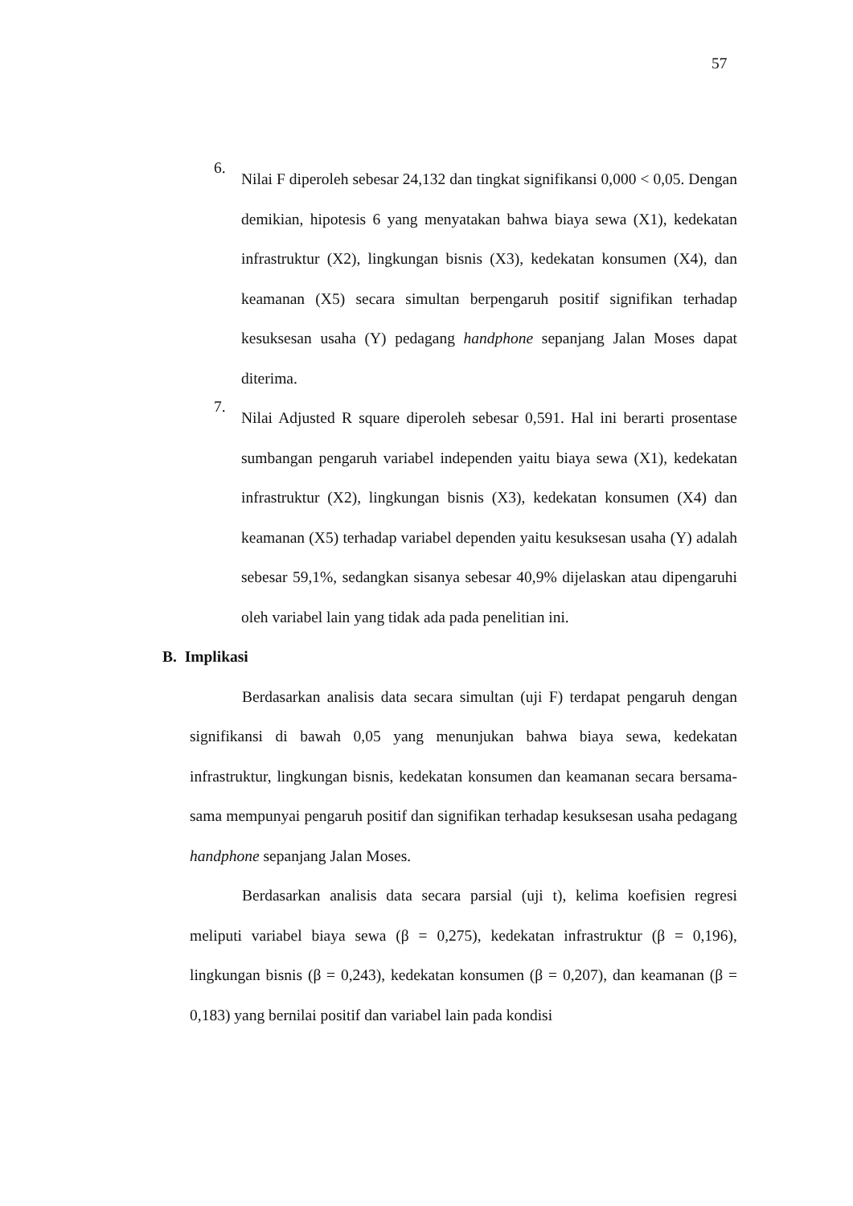57
6.
Nilai F diperoleh sebesar 24,132 dan tingkat signifikansi 0,000 < 0,05. Dengan demikian, hipotesis 6 yang menyatakan bahwa biaya sewa (X1), kedekatan infrastruktur (X2), lingkungan bisnis (X3), kedekatan konsumen (X4), dan keamanan (X5) secara simultan berpengaruh positif signifikan terhadap kesuksesan usaha (Y) pedagang handphone sepanjang Jalan Moses dapat diterima.
7.
Nilai Adjusted R square diperoleh sebesar 0,591. Hal ini berarti prosentase sumbangan pengaruh variabel independen yaitu biaya sewa (X1), kedekatan infrastruktur (X2), lingkungan bisnis (X3), kedekatan konsumen (X4) dan keamanan (X5) terhadap variabel dependen yaitu kesuksesan usaha (Y) adalah sebesar 59,1%, sedangkan sisanya sebesar 40,9% dijelaskan atau dipengaruhi oleh variabel lain yang tidak ada pada penelitian ini.
B. Implikasi
Berdasarkan analisis data secara simultan (uji F) terdapat pengaruh dengan signifikansi di bawah 0,05 yang menunjukan bahwa biaya sewa, kedekatan infrastruktur, lingkungan bisnis, kedekatan konsumen dan keamanan secara bersama-sama mempunyai pengaruh positif dan signifikan terhadap kesuksesan usaha pedagang handphone sepanjang Jalan Moses.
Berdasarkan analisis data secara parsial (uji t), kelima koefisien regresi meliputi variabel biaya sewa (β = 0,275), kedekatan infrastruktur (β = 0,196), lingkungan bisnis (β = 0,243), kedekatan konsumen (β = 0,207), dan keamanan (β = 0,183) yang bernilai positif dan variabel lain pada kondisi